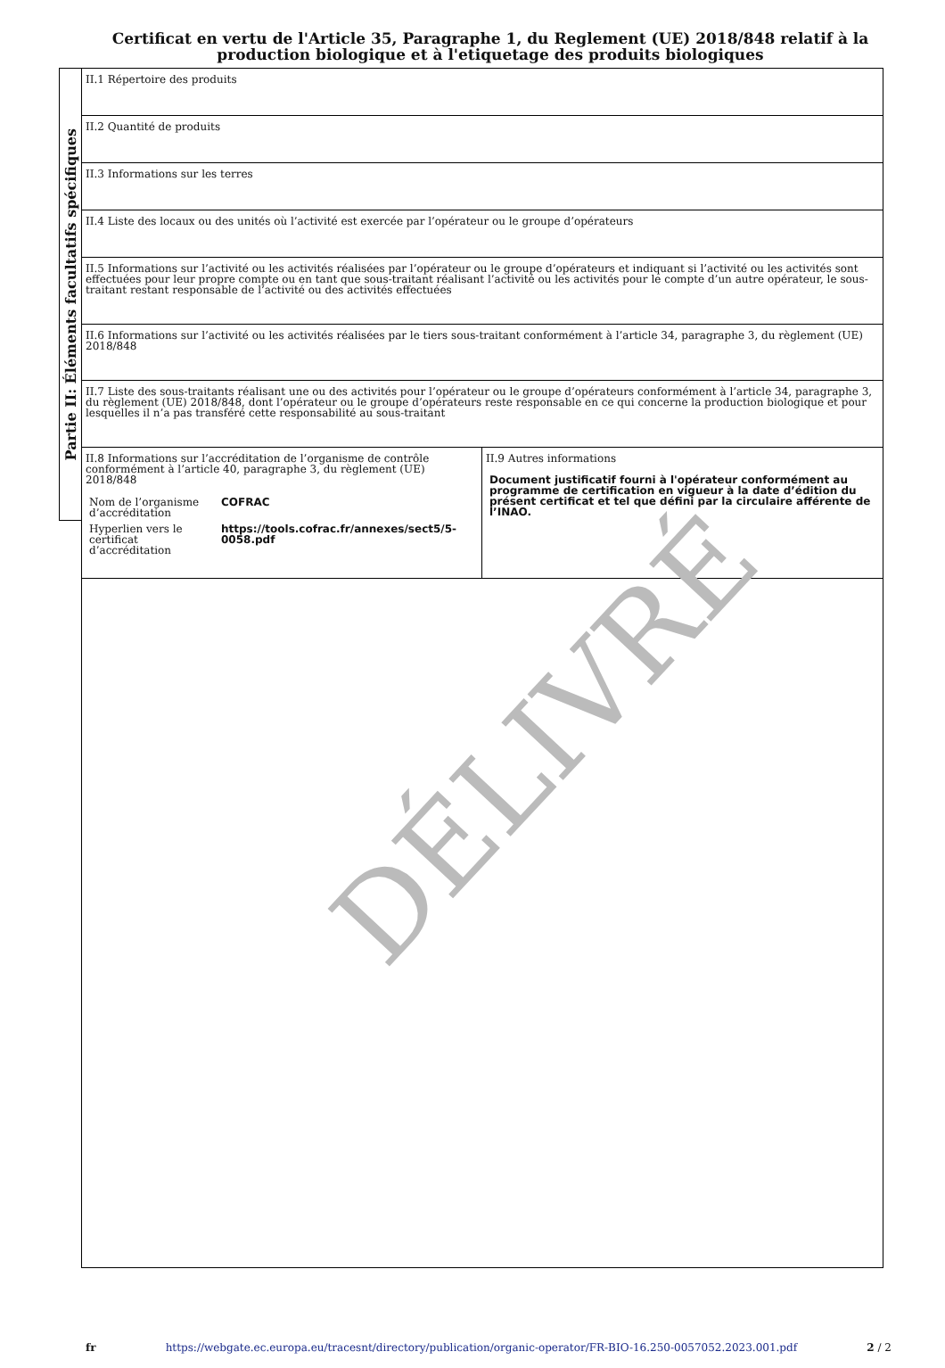Certificat en vertu de l'Article 35, Paragraphe 1, du Reglement (UE) 2018/848 relatif à la production biologique et à l'etiquetage des produits biologiques
Partie II: Éléments facultatifs spécifiques
| II.1 Répertoire des produits | |
| II.2 Quantité de produits | |
| II.3 Informations sur les terres | |
| II.4 Liste des locaux ou des unités où l’activité est exercée par l’opérateur ou le groupe d’opérateurs | |
| II.5 Informations sur l’activité ou les activités réalisées par l’opérateur ou le groupe d’opérateurs et indiquant si l’activité ou les activités sont effectuées pour leur propre compte ou en tant que sous-traitant réalisant l’activité ou les activités pour le compte d’un autre opérateur, le sous-traitant restant responsable de l’activité ou des activités effectuées | |
| II.6 Informations sur l’activité ou les activités réalisées par le tiers sous-traitant conformément à l’article 34, paragraphe 3, du règlement (UE) 2018/848 | |
| II.7 Liste des sous-traitants réalisant une ou des activités pour l’opérateur ou le groupe d’opérateurs conformément à l’article 34, paragraphe 3, du règlement (UE) 2018/848, dont l’opérateur ou le groupe d’opérateurs reste responsable en ce qui concerne la production biologique et pour lesquelles il n’a pas transféré cette responsabilité au sous-traitant | |
| II.8 Informations sur l’accréditation de l’organisme de contrôle conformément à l’article 40, paragraphe 3, du règlement (UE) 2018/848 / Nom de l’organisme d’accréditation / COFRAC / / Hyperlien vers le certificat d’accréditation / https://tools.cofrac.fr/annexes/sect5/5-0058.pdf / | II.9 Autres informations Document justificatif fourni à l'opérateur conformément au programme de certification en vigueur à la date d’édition du présent certificat et tel que défini par la circulaire afférente de l’INAO. |
DÉLIVRÉ
fr https://webgate.ec.europa.eu/tracesnt/directory/publication/organic-operator/FR-BIO-16.250-0057052.2023.001.pdf 2 / 2